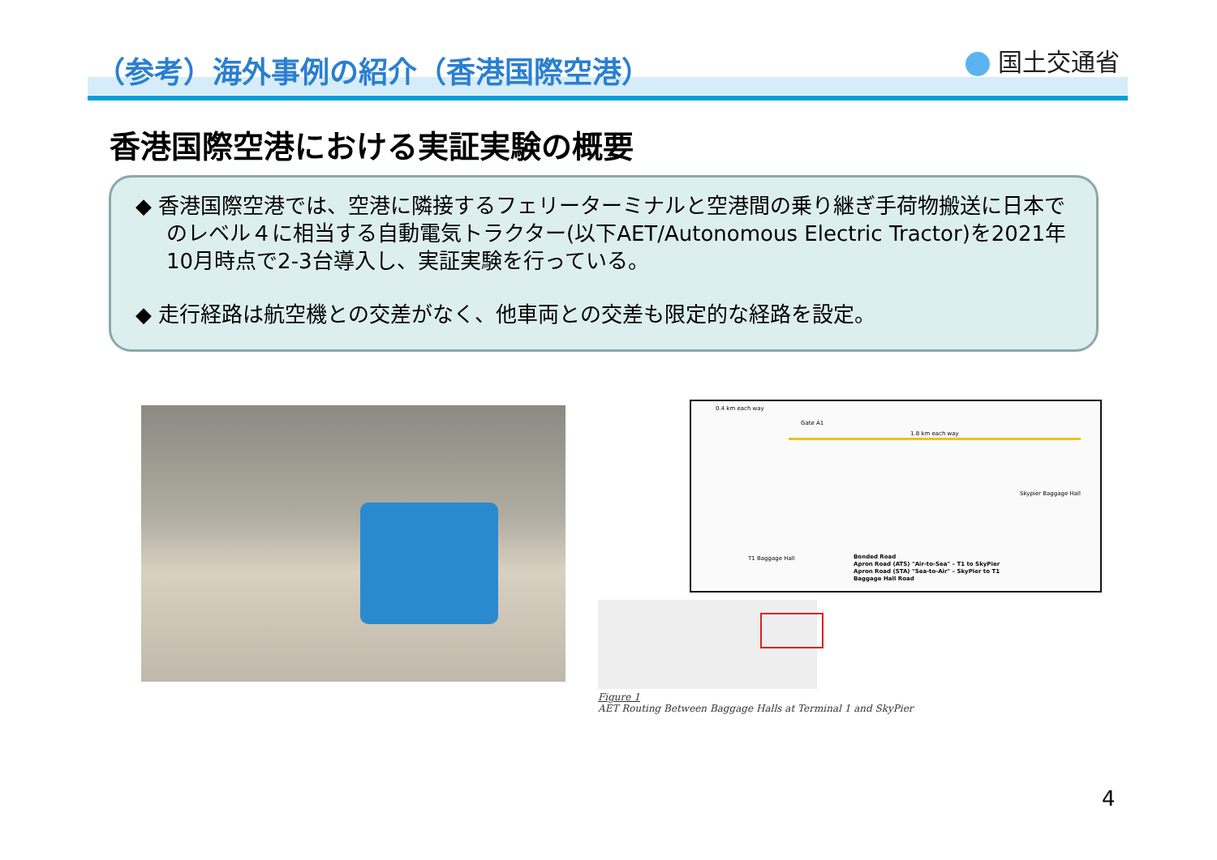（参考）海外事例の紹介（香港国際空港）
国土交通省
香港国際空港における実証実験の概要
◆ 香港国際空港では、空港に隣接するフェリーターミナルと空港間の乗り継ぎ手荷物搬送に日本でのレベル４に相当する自動電気トラクター(以下AET/Autonomous Electric Tractor)を2021年10月時点で2-3台導入し、実証実験を行っている。
◆ 走行経路は航空機との交差がなく、他車両との交差も限定的な経路を設定。
0.4 km each way
Gate A1
1.8 km each way
Skypier Baggage Hall
T1 Baggage Hall
Bonded Road
Apron Road (ATS) "Air-to-Sea" – T1 to SkyPier
Apron Road (STA) "Sea-to-Air" – SkyPier to T1
Baggage Hall Road
Figure 1
AET Routing Between Baggage Halls at Terminal 1 and SkyPier
4